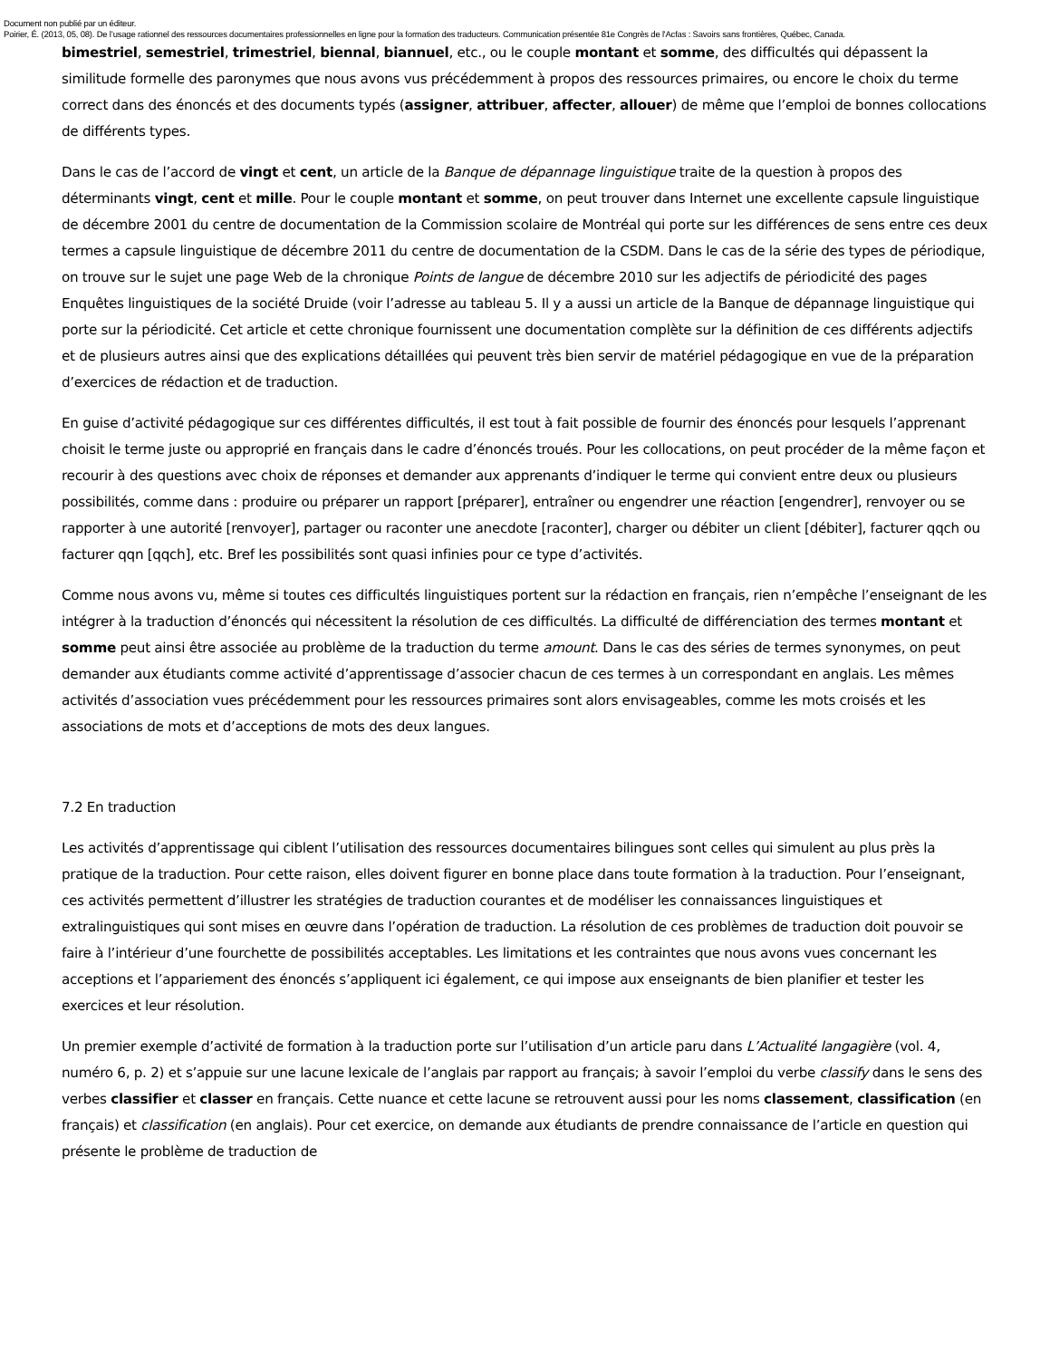Document non publié par un éditeur.
Poirier, É. (2013, 05, 08). De l’usage rationnel des ressources documentaires professionnelles en ligne pour la formation des traducteurs. Communication présentée 81e Congrès de l'Acfas : Savoirs sans frontières, Québec, Canada.
bimestriel, semestriel, trimestriel, biennal, biannuel, etc., ou le couple montant et somme, des difficultés qui dépassent la similitude formelle des paronymes que nous avons vus précédemment à propos des ressources primaires, ou encore le choix du terme correct dans des énoncés et des documents typés (assigner, attribuer, affecter, allouer) de même que l’emploi de bonnes collocations de différents types.
Dans le cas de l’accord de vingt et cent, un article de la Banque de dépannage linguistique traite de la question à propos des déterminants vingt, cent et mille. Pour le couple montant et somme, on peut trouver dans Internet une excellente capsule linguistique de décembre 2001 du centre de documentation de la Commission scolaire de Montréal qui porte sur les différences de sens entre ces deux termes a capsule linguistique de décembre 2011 du centre de documentation de la CSDM. Dans le cas de la série des types de périodique, on trouve sur le sujet une page Web de la chronique Points de langue de décembre 2010 sur les adjectifs de périodicité des pages Enquêtes linguistiques de la société Druide (voir l’adresse au tableau 5. Il y a aussi un article de la Banque de dépannage linguistique qui porte sur la périodicité. Cet article et cette chronique fournissent une documentation complète sur la définition de ces différents adjectifs et de plusieurs autres ainsi que des explications détaillées qui peuvent très bien servir de matériel pédagogique en vue de la préparation d’exercices de rédaction et de traduction.
En guise d’activité pédagogique sur ces différentes difficultés, il est tout à fait possible de fournir des énoncés pour lesquels l’apprenant choisit le terme juste ou approprié en français dans le cadre d’énoncés troués. Pour les collocations, on peut procéder de la même façon et recourir à des questions avec choix de réponses et demander aux apprenants d’indiquer le terme qui convient entre deux ou plusieurs possibilités, comme dans : produire ou préparer un rapport [préparer], entraîner ou engendrer une réaction [engendrer], renvoyer ou se rapporter à une autorité [renvoyer], partager ou raconter une anecdote [raconter], charger ou débiter un client [débiter], facturer qqch ou facturer qqn [qqch], etc. Bref les possibilités sont quasi infinies pour ce type d’activités.
Comme nous avons vu, même si toutes ces difficultés linguistiques portent sur la rédaction en français, rien n’empêche l’enseignant de les intégrer à la traduction d’énoncés qui nécessitent la résolution de ces difficultés. La difficulté de différenciation des termes montant et somme peut ainsi être associée au problème de la traduction du terme amount. Dans le cas des séries de termes synonymes, on peut demander aux étudiants comme activité d’apprentissage d’associer chacun de ces termes à un correspondant en anglais. Les mêmes activités d’association vues précédemment pour les ressources primaires sont alors envisageables, comme les mots croisés et les associations de mots et d’acceptions de mots des deux langues.
7.2 En traduction
Les activités d’apprentissage qui ciblent l’utilisation des ressources documentaires bilingues sont celles qui simulent au plus près la pratique de la traduction. Pour cette raison, elles doivent figurer en bonne place dans toute formation à la traduction. Pour l’enseignant, ces activités permettent d’illustrer les stratégies de traduction courantes et de modéliser les connaissances linguistiques et extralinguistiques qui sont mises en œuvre dans l’opération de traduction. La résolution de ces problèmes de traduction doit pouvoir se faire à l’intérieur d’une fourchette de possibilités acceptables. Les limitations et les contraintes que nous avons vues concernant les acceptions et l’appariement des énoncés s’appliquent ici également, ce qui impose aux enseignants de bien planifier et tester les exercices et leur résolution.
Un premier exemple d’activité de formation à la traduction porte sur l’utilisation d’un article paru dans L’Actualité langagière (vol. 4, numéro 6, p. 2) et s’appuie sur une lacune lexicale de l’anglais par rapport au français; à savoir l’emploi du verbe classify dans le sens des verbes classifier et classer en français. Cette nuance et cette lacune se retrouvent aussi pour les noms classement, classification (en français) et classification (en anglais). Pour cet exercice, on demande aux étudiants de prendre connaissance de l’article en question qui présente le problème de traduction de